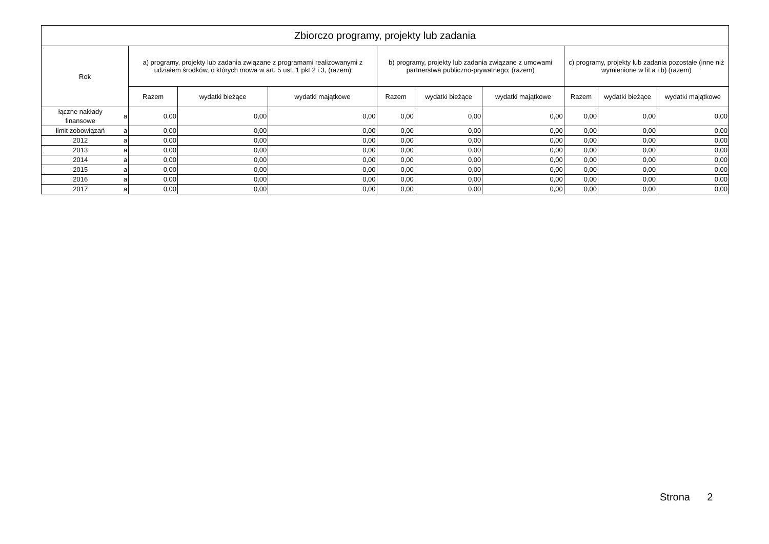| Zbiorczo programy, projekty lub zadania | | | | | | | | | | |
| --- | --- | --- | --- | --- | --- | --- | --- | --- | --- | --- |
| Rok | | a) programy, projekty lub zadania związane z programami realizowanymi z udziałem środków, o których mowa w art. 5 ust. 1 pkt 2 i 3, (razem) | | | b) programy, projekty lub zadania związane z umowami partnerstwa publiczno-prywatnego; (razem) | | | c) programy, projekty lub zadania pozostałe (inne niż wymienione w lit.a i b) (razem) | | |
| | | Razem | wydatki bieżące | wydatki majątkowe | Razem | wydatki bieżące | wydatki majątkowe | Razem | wydatki bieżące | wydatki majątkowe |
| łączne nakłady finansowe | a | 0,00 | 0,00 | 0,00 | 0,00 | 0,00 | 0,00 | 0,00 | 0,00 | 0,00 |
| limit zobowiązań | a | 0,00 | 0,00 | 0,00 | 0,00 | 0,00 | 0,00 | 0,00 | 0,00 | 0,00 |
| 2012 | a | 0,00 | 0,00 | 0,00 | 0,00 | 0,00 | 0,00 | 0,00 | 0,00 | 0,00 |
| 2013 | a | 0,00 | 0,00 | 0,00 | 0,00 | 0,00 | 0,00 | 0,00 | 0,00 | 0,00 |
| 2014 | a | 0,00 | 0,00 | 0,00 | 0,00 | 0,00 | 0,00 | 0,00 | 0,00 | 0,00 |
| 2015 | a | 0,00 | 0,00 | 0,00 | 0,00 | 0,00 | 0,00 | 0,00 | 0,00 | 0,00 |
| 2016 | a | 0,00 | 0,00 | 0,00 | 0,00 | 0,00 | 0,00 | 0,00 | 0,00 | 0,00 |
| 2017 | a | 0,00 | 0,00 | 0,00 | 0,00 | 0,00 | 0,00 | 0,00 | 0,00 | 0,00 |
Strona 2